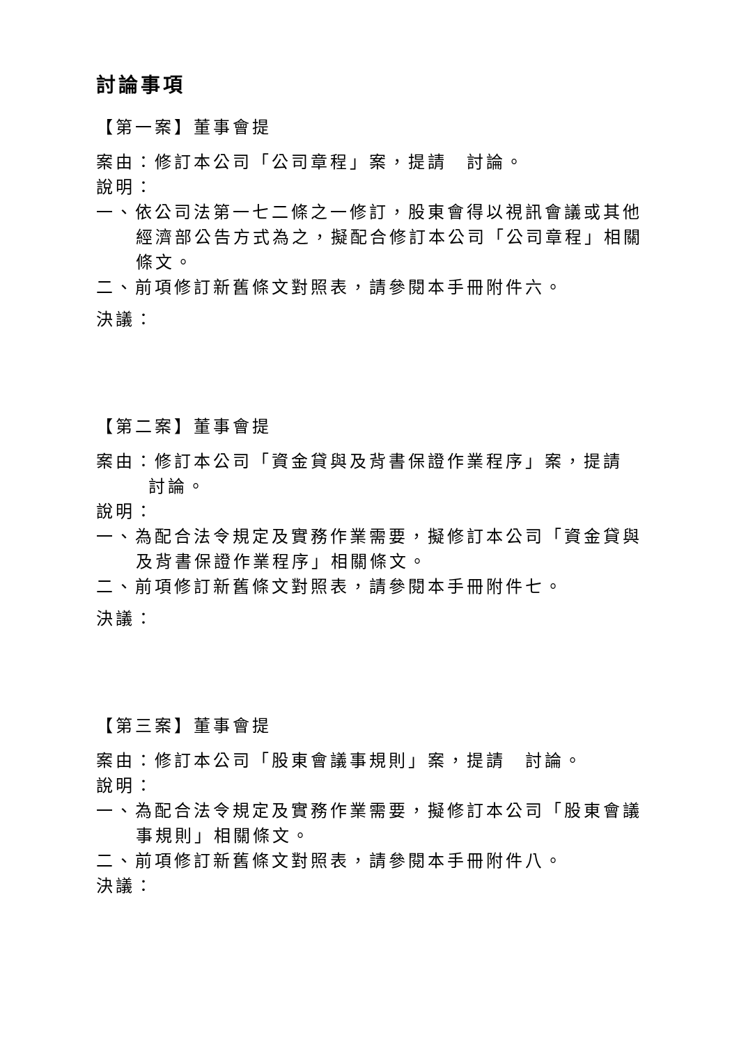討論事項
【第一案】董事會提
案由：修訂本公司「公司章程」案，提請　討論。
說明：
一、依公司法第一七二條之一修訂，股東會得以視訊會議或其他經濟部公告方式為之，擬配合修訂本公司「公司章程」相關條文。
二、前項修訂新舊條文對照表，請參閱本手冊附件六。
決議：
【第二案】董事會提
案由：修訂本公司「資金貸與及背書保證作業程序」案，提請　討論。
說明：
一、為配合法令規定及實務作業需要，擬修訂本公司「資金貸與及背書保證作業程序」相關條文。
二、前項修訂新舊條文對照表，請參閱本手冊附件七。
決議：
【第三案】董事會提
案由：修訂本公司「股東會議事規則」案，提請　討論。
說明：
一、為配合法令規定及實務作業需要，擬修訂本公司「股東會議事規則」相關條文。
二、前項修訂新舊條文對照表，請參閱本手冊附件八。
決議：